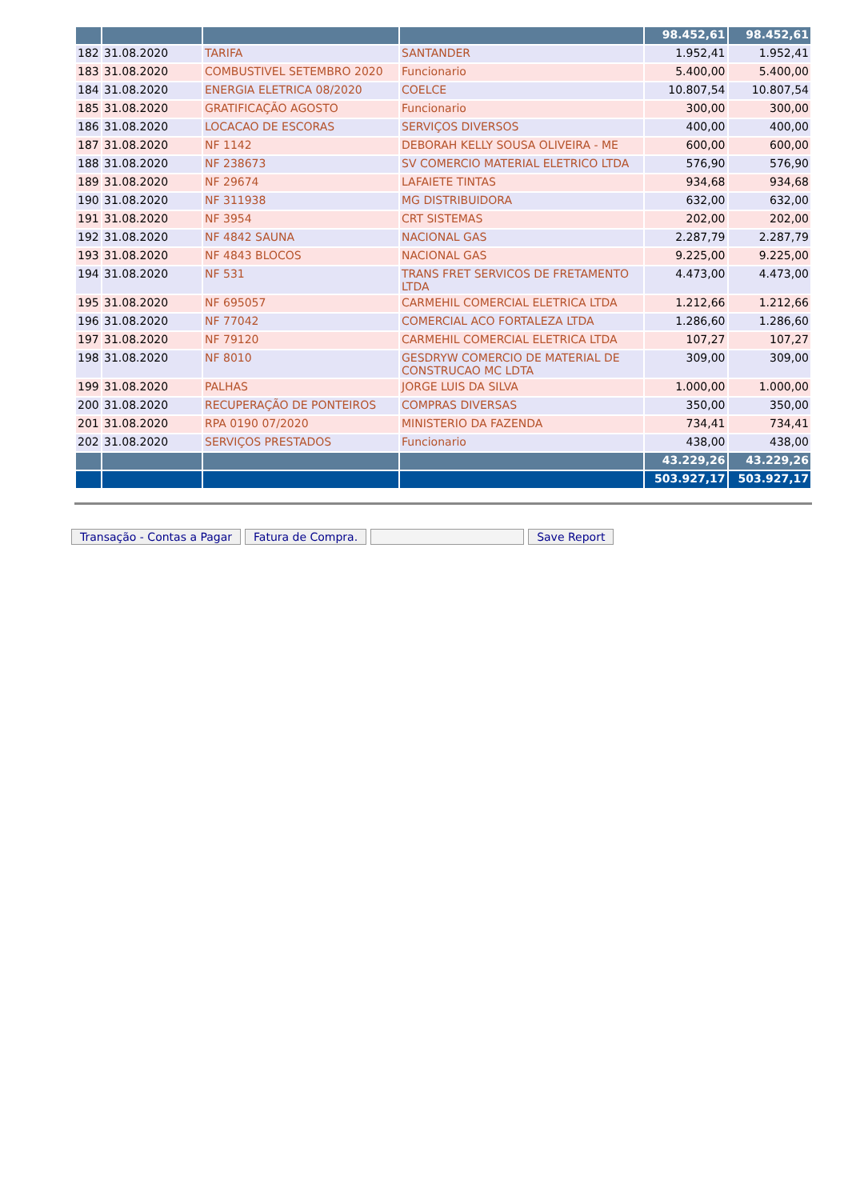| | | | | 98.452,61 | 98.452,61 |
| 182 | 31.08.2020 | TARIFA | SANTANDER | 1.952,41 | 1.952,41 |
| 183 | 31.08.2020 | COMBUSTIVEL SETEMBRO 2020 | Funcionario | 5.400,00 | 5.400,00 |
| 184 | 31.08.2020 | ENERGIA ELETRICA 08/2020 | COELCE | 10.807,54 | 10.807,54 |
| 185 | 31.08.2020 | GRATIFICAÇÃO AGOSTO | Funcionario | 300,00 | 300,00 |
| 186 | 31.08.2020 | LOCACAO DE ESCORAS | SERVIÇOS DIVERSOS | 400,00 | 400,00 |
| 187 | 31.08.2020 | NF 1142 | DEBORAH KELLY SOUSA OLIVEIRA - ME | 600,00 | 600,00 |
| 188 | 31.08.2020 | NF 238673 | SV COMERCIO MATERIAL ELETRICO LTDA | 576,90 | 576,90 |
| 189 | 31.08.2020 | NF 29674 | LAFAIETE TINTAS | 934,68 | 934,68 |
| 190 | 31.08.2020 | NF 311938 | MG DISTRIBUIDORA | 632,00 | 632,00 |
| 191 | 31.08.2020 | NF 3954 | CRT SISTEMAS | 202,00 | 202,00 |
| 192 | 31.08.2020 | NF 4842 SAUNA | NACIONAL GAS | 2.287,79 | 2.287,79 |
| 193 | 31.08.2020 | NF 4843 BLOCOS | NACIONAL GAS | 9.225,00 | 9.225,00 |
| 194 | 31.08.2020 | NF 531 | TRANS FRET SERVICOS DE FRETAMENTO LTDA | 4.473,00 | 4.473,00 |
| 195 | 31.08.2020 | NF 695057 | CARMEHIL COMERCIAL ELETRICA LTDA | 1.212,66 | 1.212,66 |
| 196 | 31.08.2020 | NF 77042 | COMERCIAL ACO FORTALEZA LTDA | 1.286,60 | 1.286,60 |
| 197 | 31.08.2020 | NF 79120 | CARMEHIL COMERCIAL ELETRICA LTDA | 107,27 | 107,27 |
| 198 | 31.08.2020 | NF 8010 | GESDRYW COMERCIO DE MATERIAL DE CONSTRUCAO MC LDTA | 309,00 | 309,00 |
| 199 | 31.08.2020 | PALHAS | JORGE LUIS DA SILVA | 1.000,00 | 1.000,00 |
| 200 | 31.08.2020 | RECUPERAÇÃO DE PONTEIROS | COMPRAS DIVERSAS | 350,00 | 350,00 |
| 201 | 31.08.2020 | RPA 0190 07/2020 | MINISTERIO DA FAZENDA | 734,41 | 734,41 |
| 202 | 31.08.2020 | SERVIÇOS PRESTADOS | Funcionario | 438,00 | 438,00 |
| | | | | 43.229,26 | 43.229,26 |
| | | | | 503.927,17 | 503.927,17 |
Transação - Contas a Pagar Fatura de Compra. Save Report